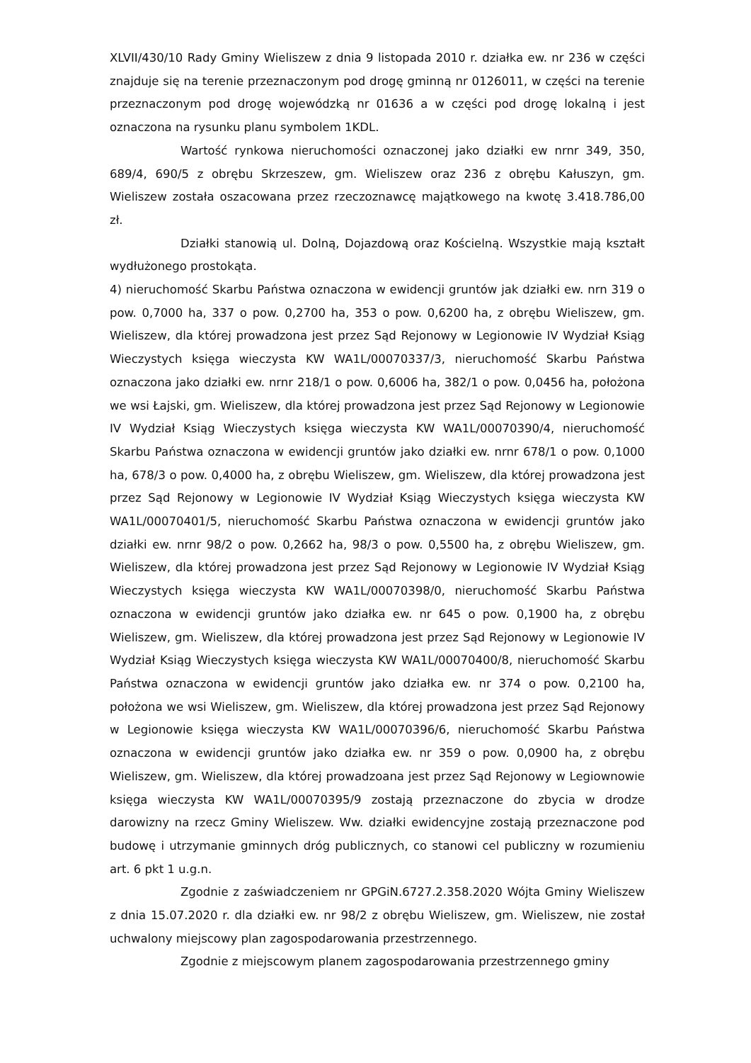XLVII/430/10 Rady Gminy Wieliszew z dnia 9 listopada 2010 r. działka ew. nr 236 w części znajduje się na terenie przeznaczonym pod drogę gminną nr 0126011, w części na terenie przeznaczonym pod drogę wojewódzką nr 01636 a w części pod drogę lokalną i jest oznaczona na rysunku planu symbolem 1KDL.
Wartość rynkowa nieruchomości oznaczonej jako działki ew nrnr 349, 350, 689/4, 690/5 z obrębu Skrzeszew, gm. Wieliszew oraz 236 z obrębu Kałuszyn, gm. Wieliszew została oszacowana przez rzeczoznawcę majątkowego na kwotę 3.418.786,00 zł.
Działki stanowią ul. Dolną, Dojazdową oraz Kościelną. Wszystkie mają kształt wydłużonego prostokąta.
4) nieruchomość Skarbu Państwa oznaczona w ewidencji gruntów jak działki ew. nrn 319 o pow. 0,7000 ha, 337 o pow. 0,2700 ha, 353 o pow. 0,6200 ha, z obrębu Wieliszew, gm. Wieliszew, dla której prowadzona jest przez Sąd Rejonowy w Legionowie IV Wydział Ksiąg Wieczystych księga wieczysta KW WA1L/00070337/3, nieruchomość Skarbu Państwa oznaczona jako działki ew. nrnr 218/1 o pow. 0,6006 ha, 382/1 o pow. 0,0456 ha, położona we wsi Łajski, gm. Wieliszew, dla której prowadzona jest przez Sąd Rejonowy w Legionowie IV Wydział Ksiąg Wieczystych księga wieczysta KW WA1L/00070390/4, nieruchomość Skarbu Państwa oznaczona w ewidencji gruntów jako działki ew. nrnr 678/1 o pow. 0,1000 ha, 678/3 o pow. 0,4000 ha, z obrębu Wieliszew, gm. Wieliszew, dla której prowadzona jest przez Sąd Rejonowy w Legionowie IV Wydział Ksiąg Wieczystych księga wieczysta KW WA1L/00070401/5, nieruchomość Skarbu Państwa oznaczona w ewidencji gruntów jako działki ew. nrnr 98/2 o pow. 0,2662 ha, 98/3 o pow. 0,5500 ha, z obrębu Wieliszew, gm. Wieliszew, dla której prowadzona jest przez Sąd Rejonowy w Legionowie IV Wydział Ksiąg Wieczystych księga wieczysta KW WA1L/00070398/0, nieruchomość Skarbu Państwa oznaczona w ewidencji gruntów jako działka ew. nr 645 o pow. 0,1900 ha, z obrębu Wieliszew, gm. Wieliszew, dla której prowadzona jest przez Sąd Rejonowy w Legionowie IV Wydział Ksiąg Wieczystych księga wieczysta KW WA1L/00070400/8, nieruchomość Skarbu Państwa oznaczona w ewidencji gruntów jako działka ew. nr 374 o pow. 0,2100 ha, położona we wsi Wieliszew, gm. Wieliszew, dla której prowadzona jest przez Sąd Rejonowy w Legionowie księga wieczysta KW WA1L/00070396/6, nieruchomość Skarbu Państwa oznaczona w ewidencji gruntów jako działka ew. nr 359 o pow. 0,0900 ha, z obrębu Wieliszew, gm. Wieliszew, dla której prowadzoana jest przez Sąd Rejonowy w Legiownowie księga wieczysta KW WA1L/00070395/9 zostają przeznaczone do zbycia w drodze darowizny na rzecz Gminy Wieliszew. Ww. działki ewidencyjne zostają przeznaczone pod budowę i utrzymanie gminnych dróg publicznych, co stanowi cel publiczny w rozumieniu art. 6 pkt 1 u.g.n.
Zgodnie z zaświadczeniem nr GPGiN.6727.2.358.2020 Wójta Gminy Wieliszew z dnia 15.07.2020 r. dla działki ew. nr 98/2 z obrębu Wieliszew, gm. Wieliszew, nie został uchwalony miejscowy plan zagospodarowania przestrzennego.
Zgodnie z miejscowym planem zagospodarowania przestrzennego gminy